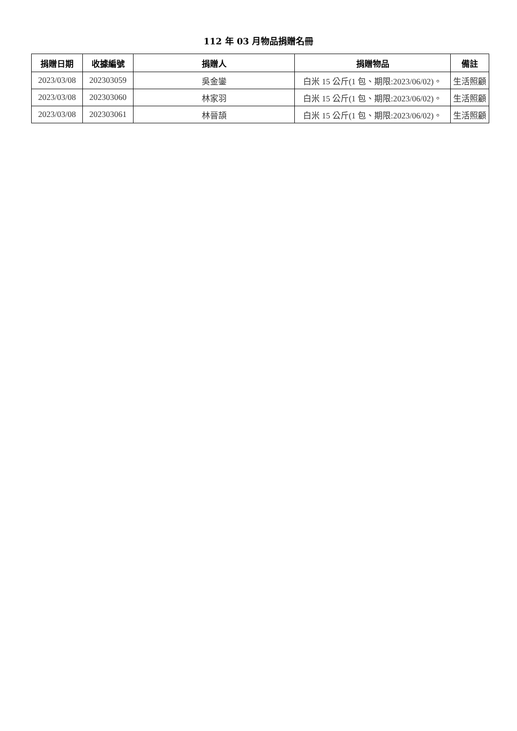112 年 03 月物品捐贈名冊
| 捐贈日期 | 收據編號 | 捐贈人 | 捐贈物品 | 備註 |
| --- | --- | --- | --- | --- |
| 2023/03/08 | 202303059 | 吳金鑾 | 白米 15 公斤(1 包、期限:2023/06/02)。 | 生活照顧 |
| 2023/03/08 | 202303060 | 林家羽 | 白米 15 公斤(1 包、期限:2023/06/02)。 | 生活照顧 |
| 2023/03/08 | 202303061 | 林晉頡 | 白米 15 公斤(1 包、期限:2023/06/02)。 | 生活照顧 |